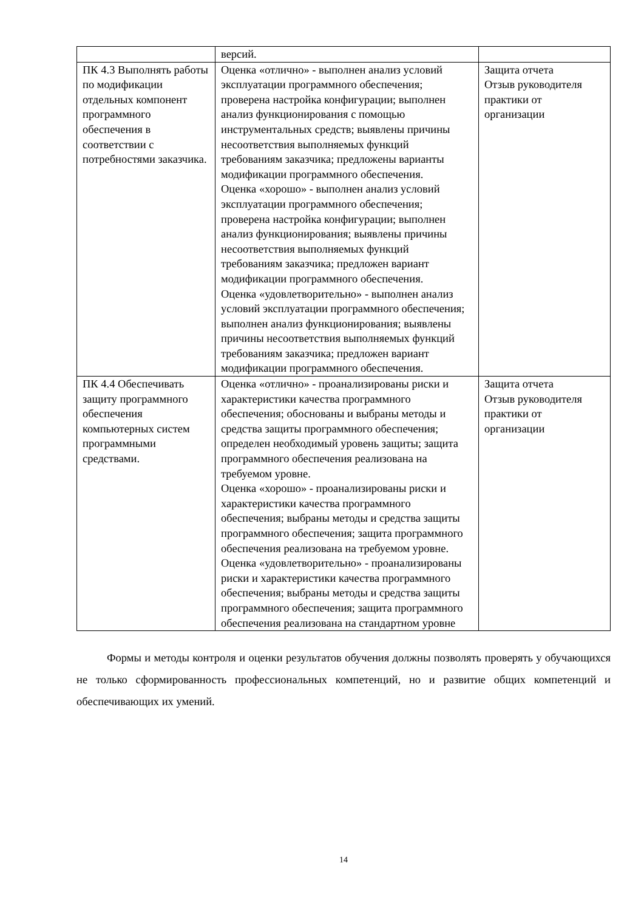| | версий. | |
| ПК 4.3 Выполнять работы по модификации отдельных компонент программного обеспечения в соответствии с потребностями заказчика. | Оценка «отлично» - выполнен анализ условий эксплуатации программного обеспечения; проверена настройка конфигурации; выполнен анализ функционирования с помощью инструментальных средств; выявлены причины несоответствия выполняемых функций требованиям заказчика; предложены варианты модификации программного обеспечения. Оценка «хорошо» - выполнен анализ условий эксплуатации программного обеспечения; проверена настройка конфигурации; выполнен анализ функционирования; выявлены причины несоответствия выполняемых функций требованиям заказчика; предложен вариант модификации программного обеспечения. Оценка «удовлетворительно» - выполнен анализ условий эксплуатации программного обеспечения; выполнен анализ функционирования; выявлены причины несоответствия выполняемых функций требованиям заказчика; предложен вариант модификации программного обеспечения. | Защита отчета Отзыв руководителя практики от организации |
| ПК 4.4 Обеспечивать защиту программного обеспечения компьютерных систем программными средствами. | Оценка «отлично» - проанализированы риски и характеристики качества программного обеспечения; обоснованы и выбраны методы и средства защиты программного обеспечения; определен необходимый уровень защиты; защита программного обеспечения реализована на требуемом уровне. Оценка «хорошо» - проанализированы риски и характеристики качества программного обеспечения; выбраны методы и средства защиты программного обеспечения; защита программного обеспечения реализована на требуемом уровне. Оценка «удовлетворительно» - проанализированы риски и характеристики качества программного обеспечения; выбраны методы и средства защиты программного обеспечения; защита программного обеспечения реализована на стандартном уровне | Защита отчета Отзыв руководителя практики от организации |
Формы и методы контроля и оценки результатов обучения должны позволять проверять у обучающихся не только сформированность профессиональных компетенций, но и развитие общих компетенций и обеспечивающих их умений.
14